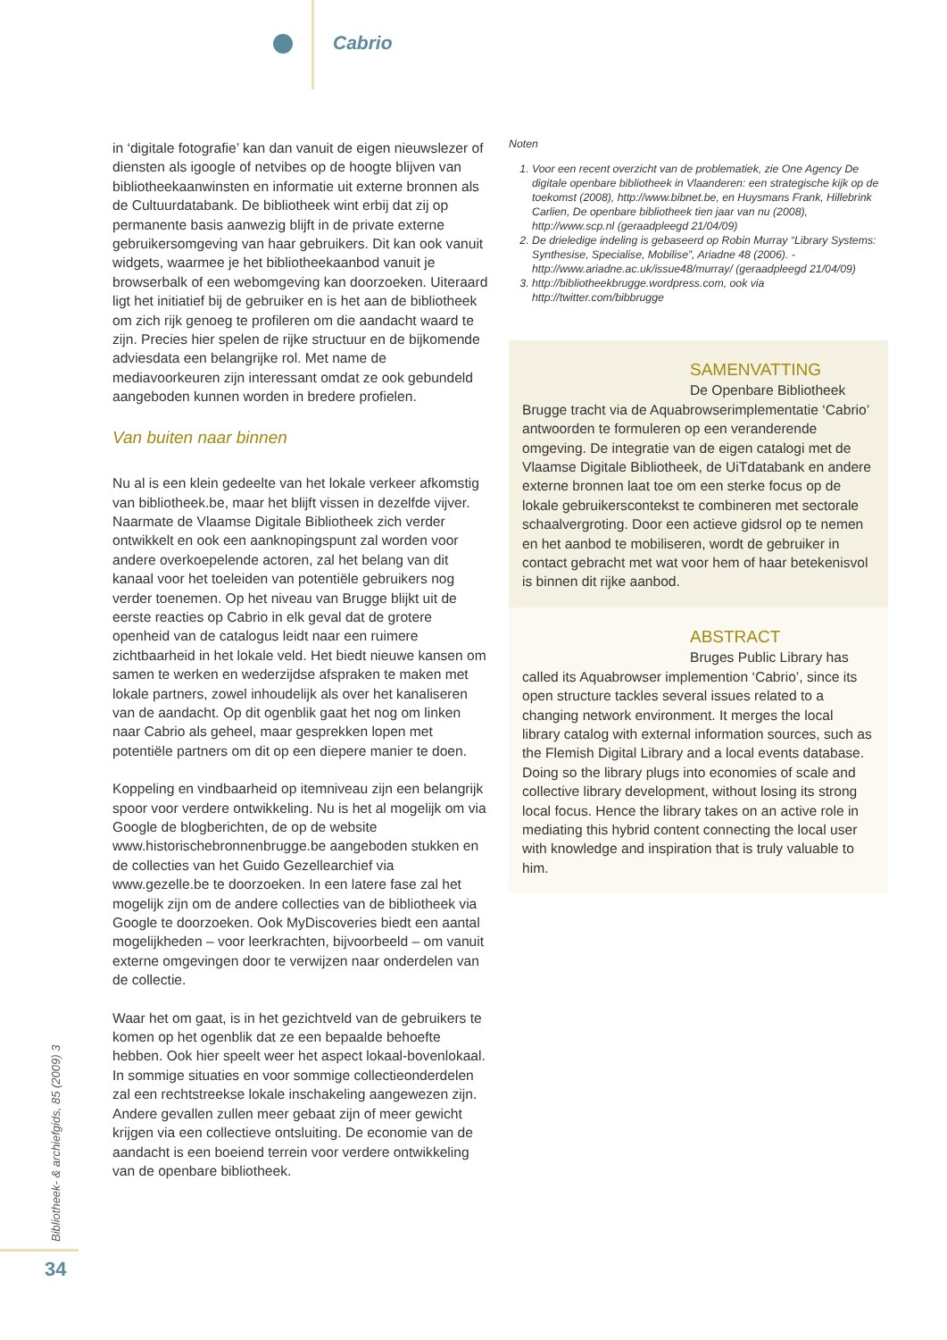Cabrio
in ‘digitale fotografie’ kan dan vanuit de eigen nieuwslezer of diensten als igoogle of netvibes op de hoogte blijven van bibliotheekaanwinsten en informatie uit externe bronnen als de Cultuurdatabank. De bibliotheek wint erbij dat zij op permanente basis aanwezig blijft in de private externe gebruikersomgeving van haar gebruikers. Dit kan ook vanuit widgets, waarmee je het bibliotheekaanbod vanuit je browserbalk of een webomgeving kan doorzoeken. Uiteraard ligt het initiatief bij de gebruiker en is het aan de bibliotheek om zich rijk genoeg te profileren om die aandacht waard te zijn. Precies hier spelen de rijke structuur en de bijkomende adviesdata een belangrijke rol. Met name de mediavoorkeuren zijn interessant omdat ze ook gebundeld aangeboden kunnen worden in bredere profielen.
Van buiten naar binnen
Nu al is een klein gedeelte van het lokale verkeer afkomstig van bibliotheek.be, maar het blijft vissen in dezelfde vijver. Naarmate de Vlaamse Digitale Bibliotheek zich verder ontwikkelt en ook een aanknopingspunt zal worden voor andere overkoepelende actoren, zal het belang van dit kanaal voor het toeleiden van potentiële gebruikers nog verder toenemen. Op het niveau van Brugge blijkt uit de eerste reacties op Cabrio in elk geval dat de grotere openheid van de catalogus leidt naar een ruimere zichtbaarheid in het lokale veld. Het biedt nieuwe kansen om samen te werken en wederzijdse afspraken te maken met lokale partners, zowel inhoudelijk als over het kanaliseren van de aandacht. Op dit ogenblik gaat het nog om linken naar Cabrio als geheel, maar gesprekken lopen met potentiële partners om dit op een diepere manier te doen.
Koppeling en vindbaarheid op itemniveau zijn een belangrijk spoor voor verdere ontwikkeling. Nu is het al mogelijk om via Google de blogberichten, de op de website www.historischebronnenbrugge.be aangeboden stukken en de collecties van het Guido Gezellearchief via www.gezelle.be te doorzoeken. In een latere fase zal het mogelijk zijn om de andere collecties van de bibliotheek via Google te doorzoeken. Ook MyDiscoveries biedt een aantal mogelijkheden – voor leerkrachten, bijvoorbeeld – om vanuit externe omgevingen door te verwijzen naar onderdelen van de collectie.
Waar het om gaat, is in het gezichtveld van de gebruikers te komen op het ogenblik dat ze een bepaalde behoefte hebben. Ook hier speelt weer het aspect lokaal-bovenlokaal. In sommige situaties en voor sommige collectieonderdelen zal een rechtstreekse lokale inschakeling aangewezen zijn. Andere gevallen zullen meer gebaat zijn of meer gewicht krijgen via een collectieve ontsluiting. De economie van de aandacht is een boeiend terrein voor verdere ontwikkeling van de openbare bibliotheek.
Noten
1. Voor een recent overzicht van de problematiek, zie One Agency De digitale openbare bibliotheek in Vlaanderen: een strategische kijk op de toekomst (2008), http://www.bibnet.be, en Huysmans Frank, Hillebrink Carlien, De openbare bibliotheek tien jaar van nu (2008), http://www.scp.nl (geraadpleegd 21/04/09)
2. De drieledige indeling is gebaseerd op Robin Murray “Library Systems: Synthesise, Specialise, Mobilise”, Ariadne 48 (2006). - http://www.ariadne.ac.uk/issue48/murray/ (geraadpleegd 21/04/09)
3. http://bibliotheekbrugge.wordpress.com, ook via http://twitter.com/bibbrugge
SAMENVATTING
De Openbare Bibliotheek
Brugge tracht via de Aquabrowserimplementatie ‘Cabrio’ antwoorden te formuleren op een veranderende omgeving. De integratie van de eigen catalogi met de Vlaamse Digitale Bibliotheek, de UiTdatabank en andere externe bronnen laat toe om een sterke focus op de lokale gebruikerscontekst te combineren met sectorale schaalvergroting. Door een actieve gidsrol op te nemen en het aanbod te mobiliseren, wordt de gebruiker in contact gebracht met wat voor hem of haar betekenisvol is binnen dit rijke aanbod.
ABSTRACT
Bruges Public Library has
called its Aquabrowser implemention ‘Cabrio’, since its open structure tackles several issues related to a changing network environment. It merges the local library catalog with external information sources, such as the Flemish Digital Library and a local events database. Doing so the library plugs into economies of scale and collective library development, without losing its strong local focus. Hence the library takes on an active role in mediating this hybrid content connecting the local user with knowledge and inspiration that is truly valuable to him.
Bibliotheek- & archiefgids, 85 (2009) 3
34